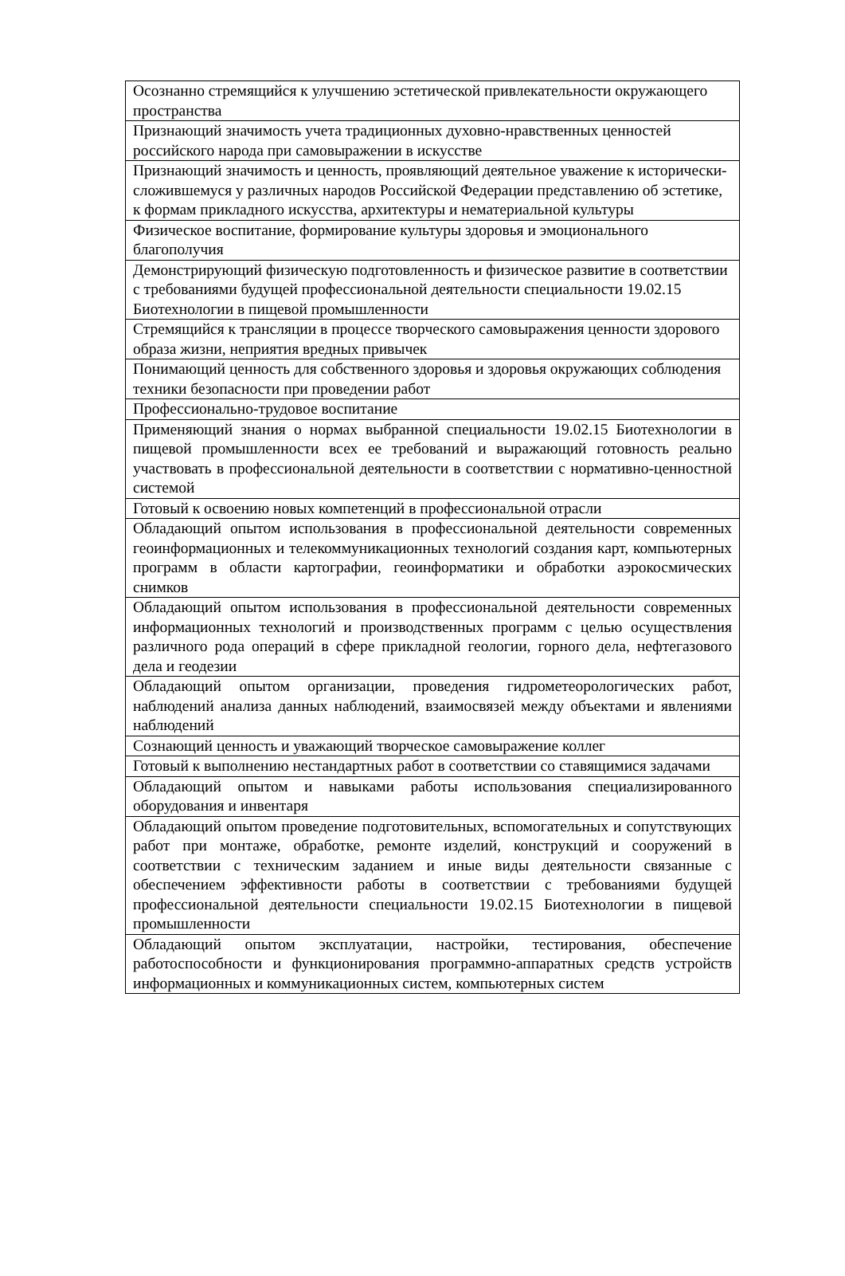| Осознанно стремящийся к улучшению эстетической привлекательности окружающего пространства |
| Признающий значимость учета традиционных духовно-нравственных ценностей российского народа при самовыражении в искусстве |
| Признающий значимость и ценность, проявляющий деятельное уважение к исторически-сложившемуся у различных народов Российской Федерации представлению об эстетике, к формам прикладного искусства, архитектуры и нематериальной культуры |
| Физическое воспитание, формирование культуры здоровья и эмоционального благополучия |
| Демонстрирующий физическую подготовленность и физическое развитие в соответствии с требованиями будущей профессиональной деятельности специальности 19.02.15 Биотехнологии в пищевой промышленности |
| Стремящийся к трансляции в процессе творческого самовыражения ценности здорового образа жизни, неприятия вредных привычек |
| Понимающий ценность для собственного здоровья и здоровья окружающих соблюдения техники безопасности при проведении работ |
| Профессионально-трудовое воспитание |
| Применяющий знания о нормах выбранной специальности 19.02.15 Биотехнологии в пищевой промышленности всех ее требований и выражающий готовность реально участвовать в профессиональной деятельности в соответствии с нормативно-ценностной системой |
| Готовый к освоению новых компетенций в профессиональной отрасли |
| Обладающий опытом использования в профессиональной деятельности современных геоинформационных и телекоммуникационных технологий создания карт, компьютерных программ в области картографии, геоинформатики и обработки аэрокосмических снимков |
| Обладающий опытом использования в профессиональной деятельности современных информационных технологий и производственных программ с целью осуществления различного рода операций в сфере прикладной геологии, горного дела, нефтегазового дела и геодезии |
| Обладающий опытом организации, проведения гидрометеорологических работ, наблюдений анализа данных наблюдений, взаимосвязей между объектами и явлениями наблюдений |
| Сознающий ценность и уважающий творческое самовыражение коллег |
| Готовый к выполнению нестандартных работ в соответствии со ставящимися задачами |
| Обладающий опытом и навыками работы использования специализированного оборудования и инвентаря |
| Обладающий опытом проведение подготовительных, вспомогательных и сопутствующих работ при монтаже, обработке, ремонте изделий, конструкций и сооружений в соответствии с техническим заданием и иные виды деятельности связанные с обеспечением эффективности работы в соответствии с требованиями будущей профессиональной деятельности специальности 19.02.15 Биотехнологии в пищевой промышленности |
| Обладающий опытом эксплуатации, настройки, тестирования, обеспечение работоспособности и функционирования программно-аппаратных средств устройств информационных и коммуникационных систем, компьютерных систем |